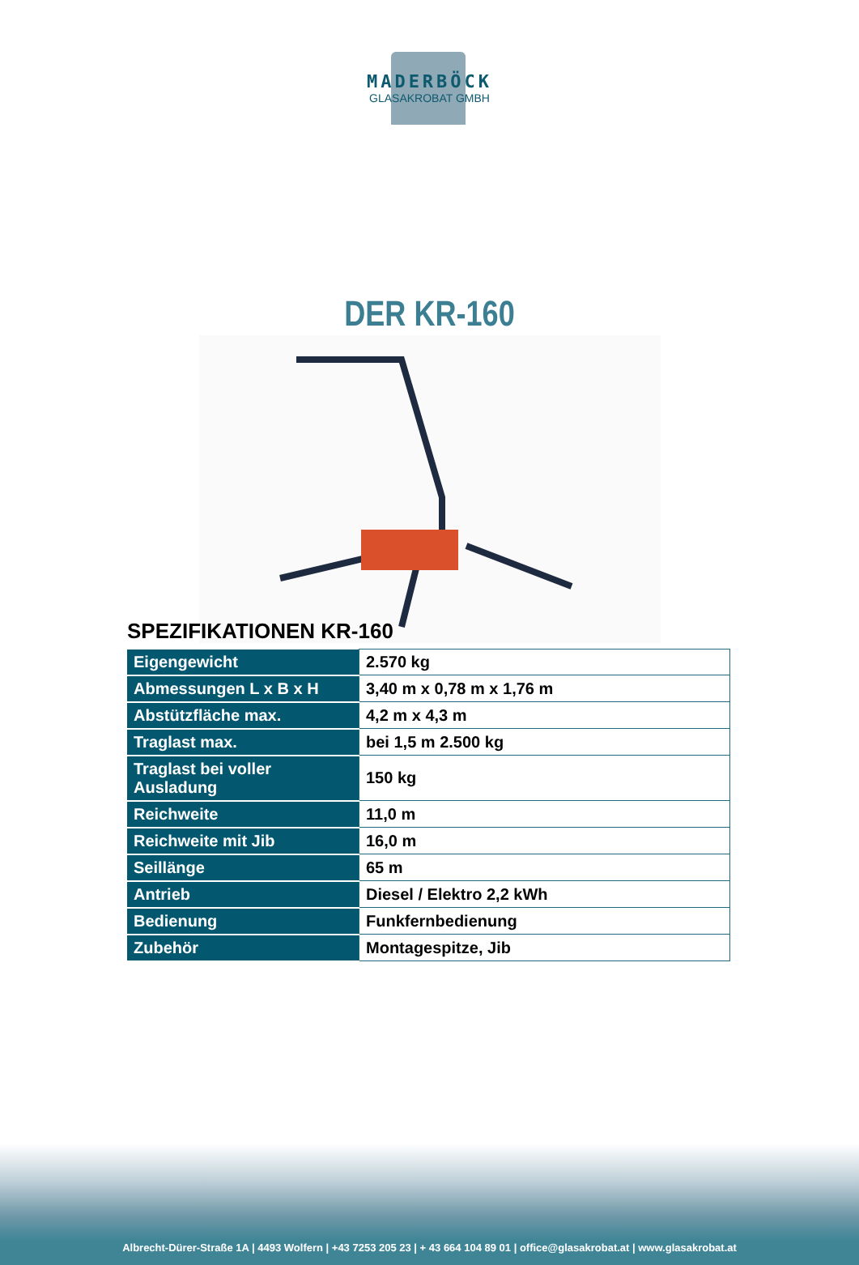MADERBÖCK
GLASAKROBAT GMBH
DER KR-160
SPEZIFIKATIONEN KR-160
| Eigengewicht | 2.570 kg |
| Abmessungen L x B x H | 3,40 m x 0,78 m x 1,76 m |
| Abstützfläche max. | 4,2 m x 4,3 m |
| Traglast max. | bei 1,5 m 2.500 kg |
| Traglast bei voller Ausladung | 150 kg |
| Reichweite | 11,0 m |
| Reichweite mit Jib | 16,0 m |
| Seillänge | 65 m |
| Antrieb | Diesel / Elektro 2,2 kWh |
| Bedienung | Funkfernbedienung |
| Zubehör | Montagespitze, Jib |
Albrecht-Dürer-Straße 1A | 4493 Wolfern | +43 7253 205 23 | + 43 664 104 89 01 | office@glasakrobat.at | www.glasakrobat.at